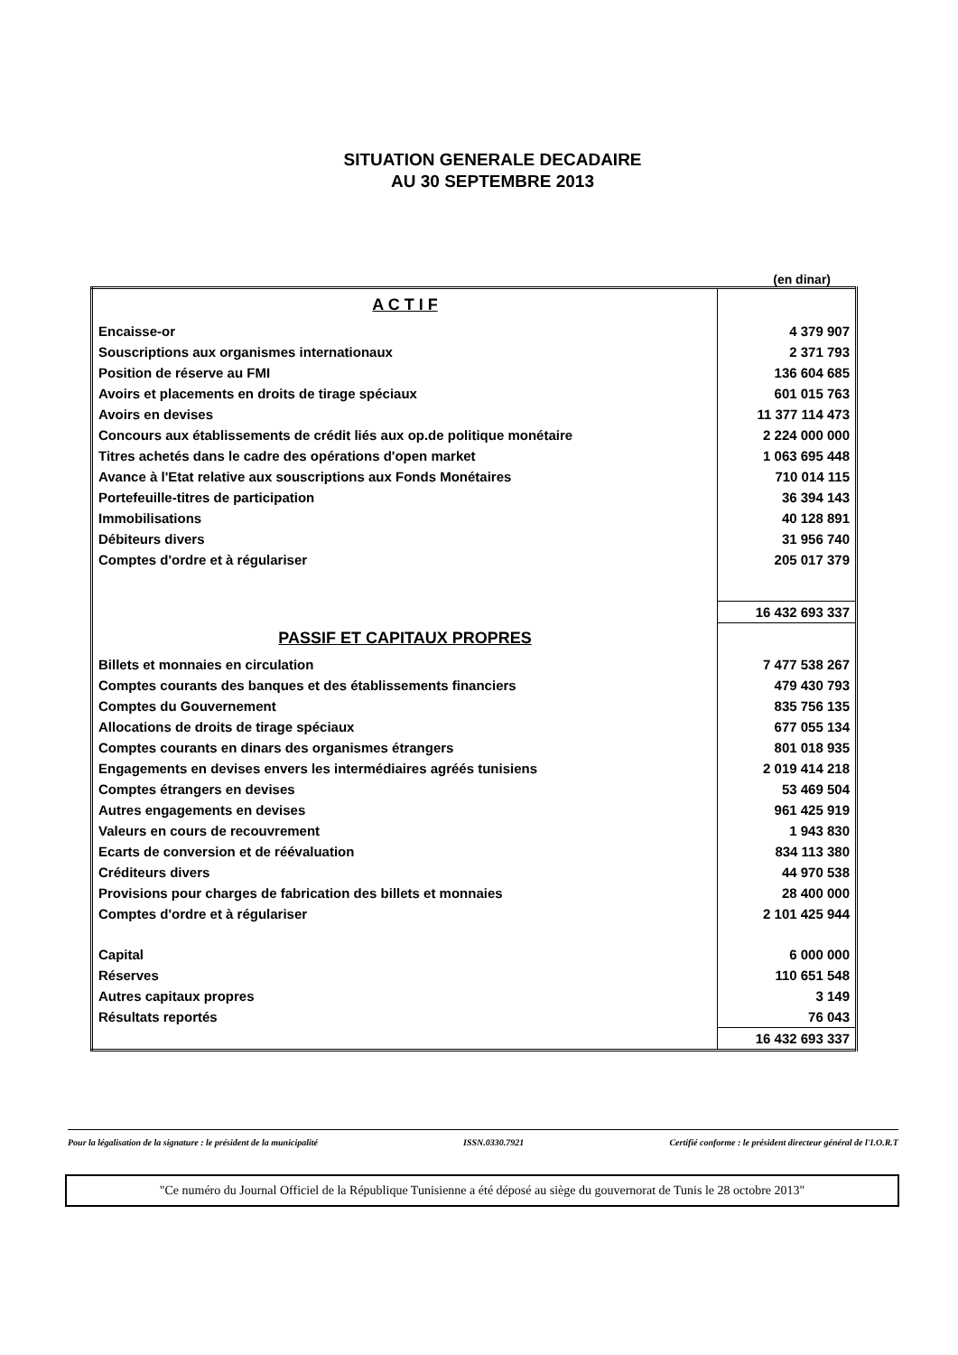SITUATION GENERALE DECADAIRE
AU 30 SEPTEMBRE 2013
(en dinar)
| A C T I F | |
| Encaisse-or | 4 379 907 |
| Souscriptions aux organismes internationaux | 2 371 793 |
| Position de réserve au FMI | 136 604 685 |
| Avoirs et placements en droits de tirage spéciaux | 601 015 763 |
| Avoirs en devises | 11 377 114 473 |
| Concours aux établissements de crédit liés aux op.de politique monétaire | 2 224 000 000 |
| Titres achetés dans le cadre des opérations d'open market | 1 063 695 448 |
| Avance à l'Etat relative aux souscriptions aux Fonds Monétaires | 710 014 115 |
| Portefeuille-titres de participation | 36 394 143 |
| Immobilisations | 40 128 891 |
| Débiteurs divers | 31 956 740 |
| Comptes d'ordre et à régulariser | 205 017 379 |
| | 16 432 693 337 |
| PASSIF ET CAPITAUX PROPRES | |
| Billets et monnaies en circulation | 7 477 538 267 |
| Comptes courants des banques et des établissements financiers | 479 430 793 |
| Comptes du Gouvernement | 835 756 135 |
| Allocations de droits de tirage spéciaux | 677 055 134 |
| Comptes courants en dinars des organismes étrangers | 801 018 935 |
| Engagements en devises envers les intermédiaires agréés tunisiens | 2 019 414 218 |
| Comptes étrangers en devises | 53 469 504 |
| Autres engagements en devises | 961 425 919 |
| Valeurs en cours de recouvrement | 1 943 830 |
| Ecarts de conversion et de réévaluation | 834 113 380 |
| Créditeurs divers | 44 970 538 |
| Provisions pour charges de fabrication des billets et monnaies | 28 400 000 |
| Comptes d'ordre et à régulariser | 2 101 425 944 |
| Capital | 6 000 000 |
| Réserves | 110 651 548 |
| Autres capitaux propres | 3 149 |
| Résultats reportés | 76 043 |
| | 16 432 693 337 |
Pour la légalisation de la signature : le président de la municipalité ISSN.0330.7921 Certifié conforme : le président directeur général de l'I.O.R.T
"Ce numéro du Journal Officiel de la République Tunisienne a été déposé au siège du gouvernorat de Tunis le 28 octobre 2013"